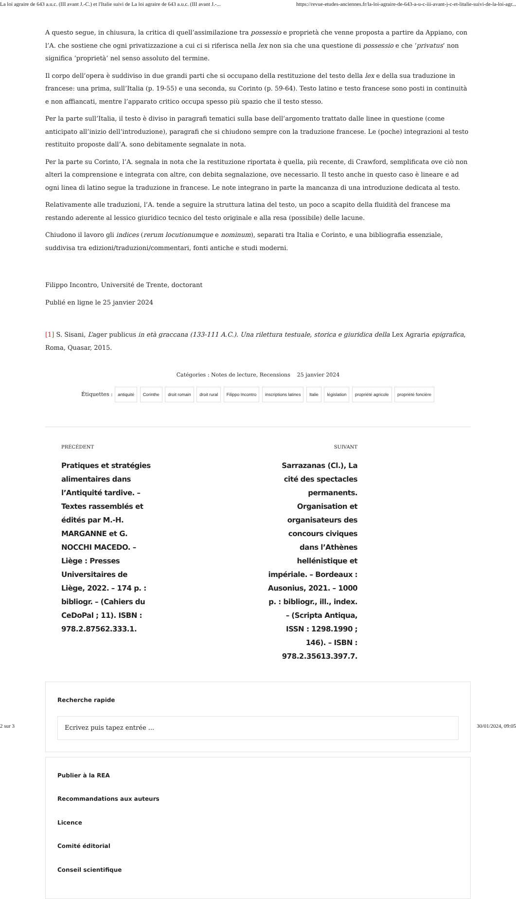La loi agraire de 643 a.u.c. (III avant J.-C.) et l'Italie suivi de La loi agraire de 643 a.u.c. (III avant J.-... https://revue-etudes-anciennes.fr/la-loi-agraire-de-643-a-u-c-iii-avant-j-c-et-litalie-suivi-de-la-loi-agr...
A questo segue, in chiusura, la critica di quell’assimilazione tra possessio e proprietà che venne proposta a partire da Appiano, con l’A. che sostiene che ogni privatizzazione a cui ci si riferisca nella lex non sia che una questione di possessio e che ‘privatus’ non significa ‘proprietà’ nel senso assoluto del termine.
Il corpo dell’opera è suddiviso in due grandi parti che si occupano della restituzione del testo della lex e della sua traduzione in francese: una prima, sull’Italia (p. 19-55) e una seconda, su Corinto (p. 59-64). Testo latino e testo francese sono posti in continuità e non affiancati, mentre l’apparato critico occupa spesso più spazio che il testo stesso.
Per la parte sull’Italia, il testo è diviso in paragrafi tematici sulla base dell’argomento trattato dalle linee in questione (come anticipato all’inizio dell’introduzione), paragrafi che si chiudono sempre con la traduzione francese. Le (poche) integrazioni al testo restituito proposte dall’A. sono debitamente segnalate in nota.
Per la parte su Corinto, l’A. segnala in nota che la restituzione riportata è quella, più recente, di Crawford, semplificata ove ciò non alteri la comprensione e integrata con altre, con debita segnalazione, ove necessario. Il testo anche in questo caso è lineare e ad ogni linea di latino segue la traduzione in francese. Le note integrano in parte la mancanza di una introduzione dedicata al testo.
Relativamente alle traduzioni, l’A. tende a seguire la struttura latina del testo, un poco a scapito della fluidità del francese ma restando aderente al lessico giuridico tecnico del testo originale e alla resa (possibile) delle lacune.
Chiudono il lavoro gli indices (rerum locutionumque e nominum), separati tra Italia e Corinto, e una bibliografia essenziale, suddivisa tra edizioni/traduzioni/commentari, fonti antiche e studi moderni.
Filippo Incontro, Université de Trente, doctorant
Publié en ligne le 25 janvier 2024
[1] S. Sisani, L’ager publicus in età graccana (133-111 A.C.). Una rilettura testuale, storica e giuridica della Lex Agraria epigrafica, Roma, Quasar, 2015.
Catégories : Notes de lecture, Recensions 25 janvier 2024
Étiquettes : antiquité Corinthe droit romain droit rural Filippo Incontro inscriptions latines Italie législation propriété agricole propriété foncière
PRÉCÉDENT
Pratiques et stratégies alimentaires dans l’Antiquité tardive. – Textes rassemblés et édités par M.-H. MARGANNE et G. NOCCHI MACEDO. – Liège : Presses Universitaires de Liège, 2022. – 174 p. : bibliogr. – (Cahiers du CeDoPal ; 11). ISBN : 978.2.87562.333.1.
SUIVANT
Sarrazanas (Cl.), La cité des spectacles permanents. Organisation et organisateurs des concours civiques dans l’Athènes hellénistique et impériale. – Bordeaux : Ausonius, 2021. – 1000 p. : bibliogr., ill., index. – (Scripta Antiqua, ISSN : 1298.1990 ; 146). – ISBN : 978.2.35613.397.7.
Recherche rapide
Ecrivez puis tapez entrée ...
Publier à la REA
Recommandations aux auteurs
Licence
Comité éditorial
Conseil scientifique
2 sur 3 30/01/2024, 09:05